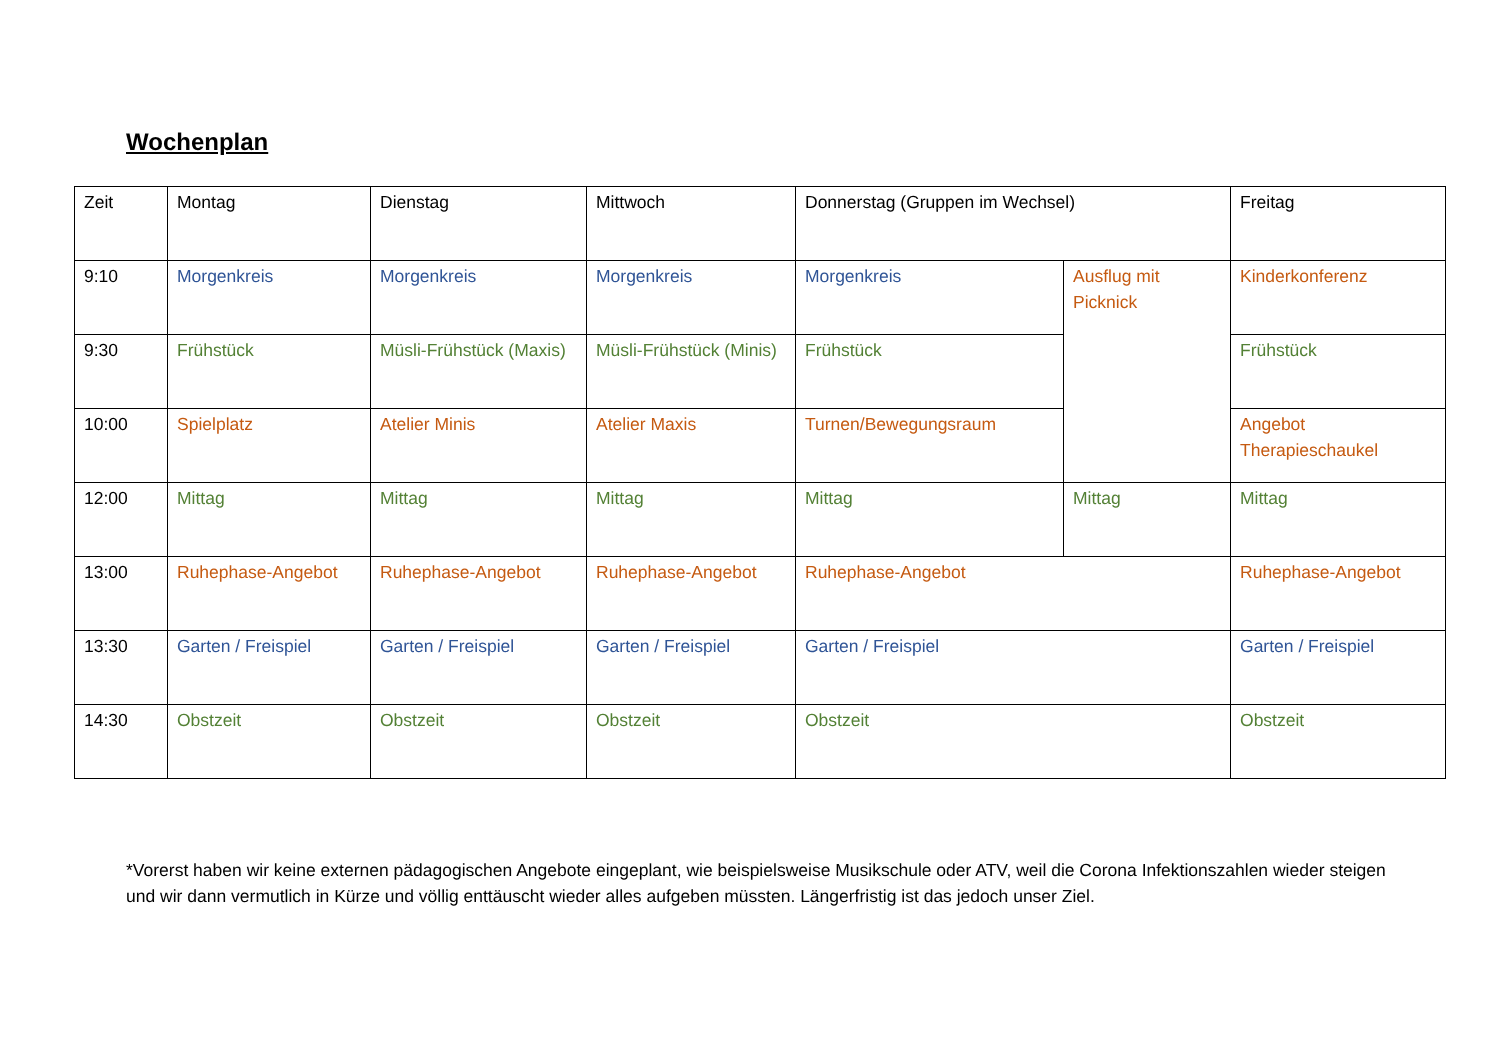Wochenplan
| Zeit | Montag | Dienstag | Mittwoch | Donnerstag (Gruppen im Wechsel) | | Freitag |
| 9:10 | Morgenkreis | Morgenkreis | Morgenkreis | Morgenkreis | Ausflug mit Picknick | Kinderkonferenz |
| 9:30 | Frühstück | Müsli-Frühstück (Maxis) | Müsli-Frühstück (Minis) | Frühstück | | Frühstück |
| 10:00 | Spielplatz | Atelier Minis | Atelier Maxis | Turnen/Bewegungsraum | | Angebot Therapieschaukel |
| 12:00 | Mittag | Mittag | Mittag | Mittag | Mittag | Mittag |
| 13:00 | Ruhephase-Angebot | Ruhephase-Angebot | Ruhephase-Angebot | Ruhephase-Angebot | | Ruhephase-Angebot |
| 13:30 | Garten / Freispiel | Garten / Freispiel | Garten / Freispiel | Garten / Freispiel | | Garten / Freispiel |
| 14:30 | Obstzeit | Obstzeit | Obstzeit | Obstzeit | | Obstzeit |
*Vorerst haben wir keine externen pädagogischen Angebote eingeplant, wie beispielsweise Musikschule oder ATV, weil die Corona Infektionszahlen wieder steigen und wir dann vermutlich in Kürze und völlig enttäuscht wieder alles aufgeben müssten. Längerfristig ist das jedoch unser Ziel.